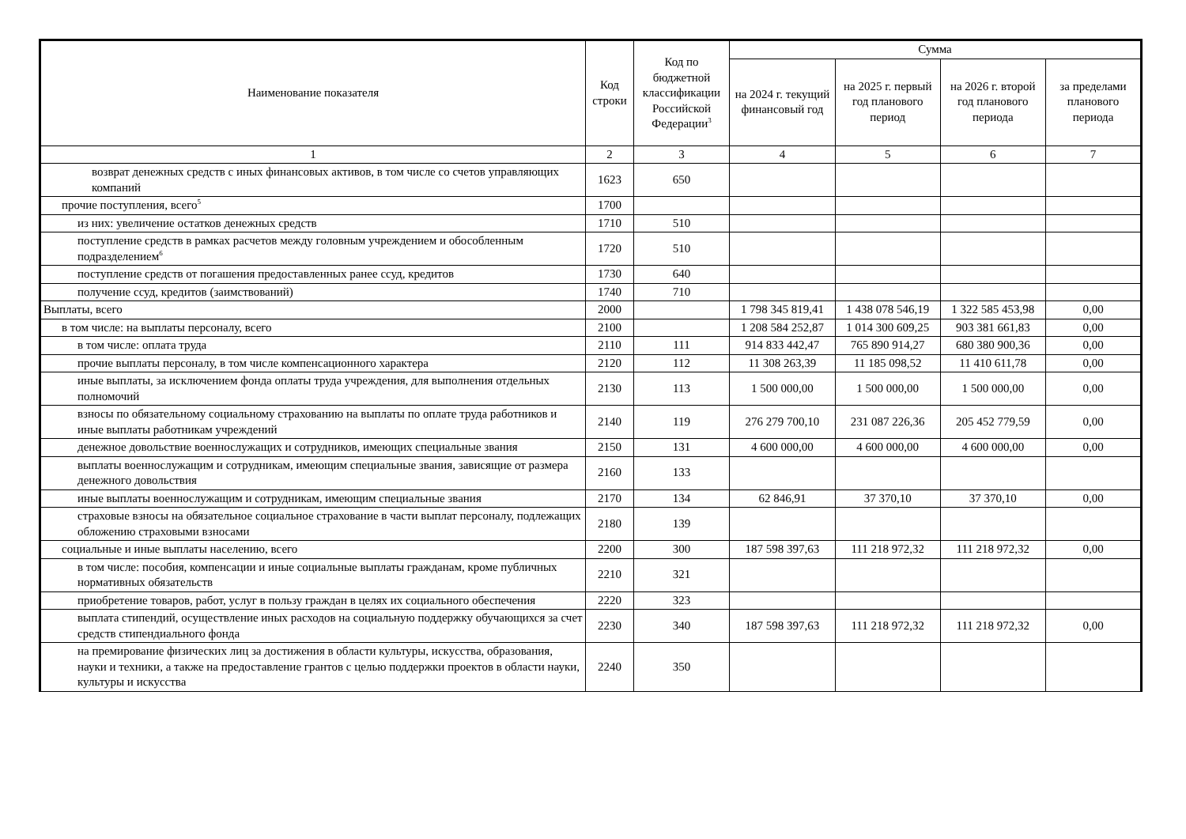| Наименование показателя | Код строки | Код по бюджетной классификации Российской Федерации<sup>3</sup> | Сумма | | | |
| --- | --- | --- | --- | --- | --- | --- |
| | | | на 2024 г. текущий финансовый год | на 2025 г. первый год планового период | на 2026 г. второй год планового периода | за пределами планового периода |
| 1 | 2 | 3 | 4 | 5 | 6 | 7 |
| возврат денежных средств с иных финансовых активов, в том числе со счетов управляющих компаний | 1623 | 650 | | | | |
| прочие поступления, всего<sup>5</sup> | 1700 | | | | | |
| из них: увеличение остатков денежных средств | 1710 | 510 | | | | |
| поступление средств в рамках расчетов между головным учреждением и обособленным подразделением<sup>6</sup> | 1720 | 510 | | | | |
| поступление средств от погашения предоставленных ранее ссуд, кредитов | 1730 | 640 | | | | |
| получение ссуд, кредитов (заимствований) | 1740 | 710 | | | | |
| Выплаты, всего | 2000 | | 1 798 345 819,41 | 1 438 078 546,19 | 1 322 585 453,98 | 0,00 |
| в том числе: на выплаты персоналу, всего | 2100 | | 1 208 584 252,87 | 1 014 300 609,25 | 903 381 661,83 | 0,00 |
| в том числе: оплата труда | 2110 | 111 | 914 833 442,47 | 765 890 914,27 | 680 380 900,36 | 0,00 |
| прочие выплаты персоналу, в том числе компенсационного характера | 2120 | 112 | 11 308 263,39 | 11 185 098,52 | 11 410 611,78 | 0,00 |
| иные выплаты, за исключением фонда оплаты труда учреждения, для выполнения отдельных полномочий | 2130 | 113 | 1 500 000,00 | 1 500 000,00 | 1 500 000,00 | 0,00 |
| взносы по обязательному социальному страхованию на выплаты по оплате труда работников и иные выплаты работникам учреждений | 2140 | 119 | 276 279 700,10 | 231 087 226,36 | 205 452 779,59 | 0,00 |
| денежное довольствие военнослужащих и сотрудников, имеющих специальные звания | 2150 | 131 | 4 600 000,00 | 4 600 000,00 | 4 600 000,00 | 0,00 |
| выплаты военнослужащим и сотрудникам, имеющим специальные звания, зависящие от размера денежного довольствия | 2160 | 133 | | | | |
| иные выплаты военнослужащим и сотрудникам, имеющим специальные звания | 2170 | 134 | 62 846,91 | 37 370,10 | 37 370,10 | 0,00 |
| страховые взносы на обязательное социальное страхование в части выплат персоналу, подлежащих обложению страховыми взносами | 2180 | 139 | | | | |
| социальные и иные выплаты населению, всего | 2200 | 300 | 187 598 397,63 | 111 218 972,32 | 111 218 972,32 | 0,00 |
| в том числе: пособия, компенсации и иные социальные выплаты гражданам, кроме публичных нормативных обязательств | 2210 | 321 | | | | |
| приобретение товаров, работ, услуг в пользу граждан в целях их социального обеспечения | 2220 | 323 | | | | |
| выплата стипендий, осуществление иных расходов на социальную поддержку обучающихся за счет средств стипендиального фонда | 2230 | 340 | 187 598 397,63 | 111 218 972,32 | 111 218 972,32 | 0,00 |
| на премирование физических лиц за достижения в области культуры, искусства, образования, науки и техники, а также на предоставление грантов с целью поддержки проектов в области науки, культуры и искусства | 2240 | 350 | | | | |